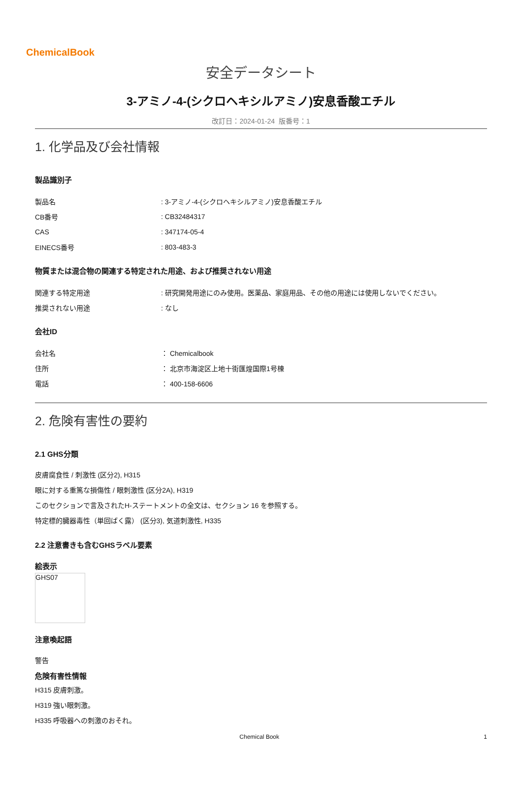ChemicalBook
安全データシート
3-アミノ-4-(シクロヘキシルアミノ)安息香酸エチル
改訂日：2024-01-24 版番号：1
1. 化学品及び会社情報
製品識別子
製品名: 3-アミノ-4-(シクロヘキシルアミノ)安息香酸エチル
CB番号: CB32484317
CAS: 347174-05-4
EINECS番号: 803-483-3
物質または混合物の関連する特定された用途、および推奨されない用途
関連する特定用途: 研究開発用途にのみ使用。医薬品、家庭用品、その他の用途には使用しないでください。
推奨されない用途: なし
会社ID
会社名 ： Chemicalbook
住所 ： 北京市海淀区上地十街匯煌国際1号棟
電話 ： 400-158-6606
2. 危険有害性の要約
2.1 GHS分類
皮膚腐食性 / 刺激性 (区分2), H315
眼に対する重篤な損傷性 / 眼刺激性 (区分2A), H319
このセクションで言及されたH-ステートメントの全文は、セクション 16 を参照する。
特定標的臓器毒性（単回ばく露） (区分3), 気道刺激性, H335
2.2 注意書きも含むGHSラベル要素
絵表示
GHS07
注意喚起語
警告
危険有害性情報
H315 皮膚刺激。
H319 強い眼刺激。
H335 呼吸器への刺激のおそれ。
Chemical Book 1